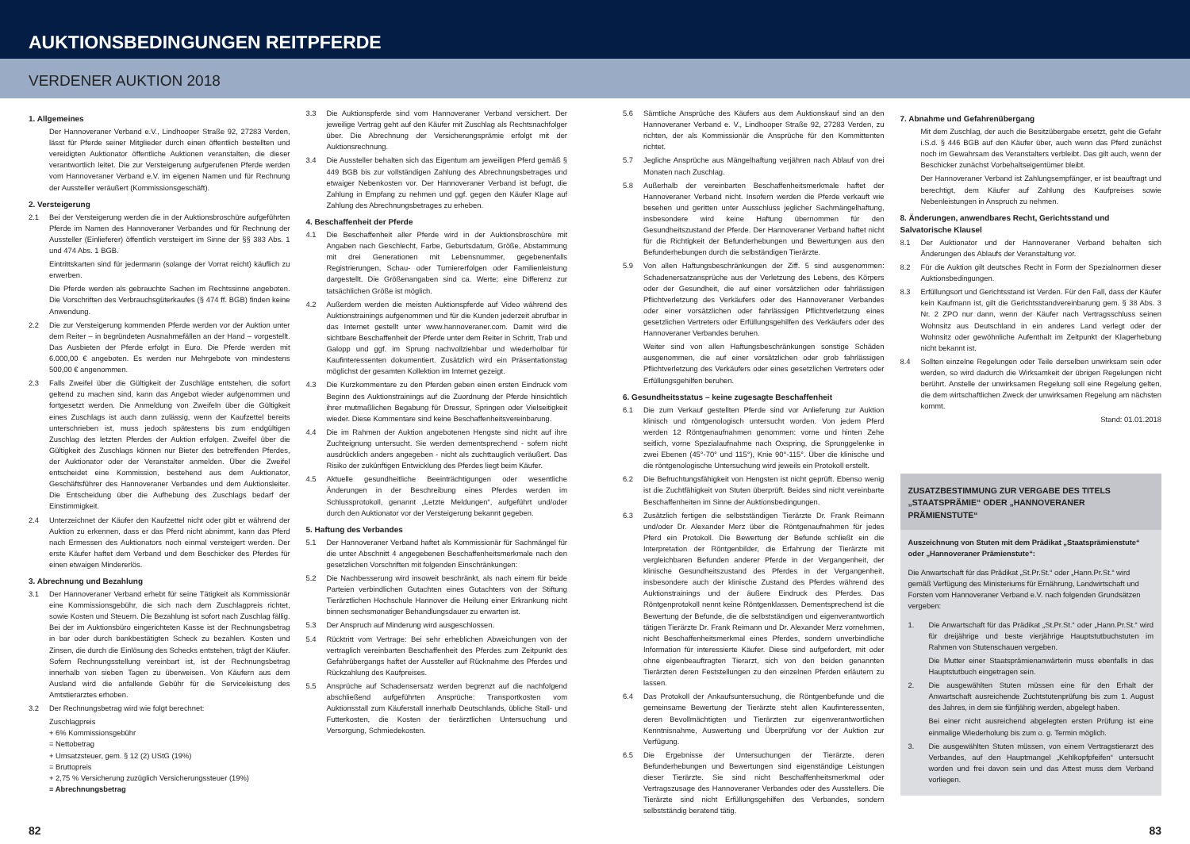AUKTIONSBEDINGUNGEN REITPFERDE
VERDENER AUKTION 2018
1. Allgemeines
Der Hannoveraner Verband e.V., Lindhooper Straße 92, 27283 Verden, lässt für Pferde seiner Mitglieder durch einen öffentlich bestellten und vereidigten Auktionator öffentliche Auktionen veranstalten, die dieser verantwortlich leitet. Die zur Versteigerung aufgerufenen Pferde werden vom Hannoveraner Verband e.V. im eigenen Namen und für Rechnung der Aussteller veräußert (Kommissionsgeschäft).
2. Versteigerung
2.1 Bei der Versteigerung werden die in der Auktionsbroschüre aufgeführten Pferde im Namen des Hannoveraner Verbandes und für Rechnung der Aussteller (Einlieferer) öffentlich versteigert im Sinne der §§ 383 Abs. 1 und 474 Abs. 1 BGB.
Eintrittskarten sind für jedermann (solange der Vorrat reicht) käuflich zu erwerben.
Die Pferde werden als gebrauchte Sachen im Rechtssinne angeboten. Die Vorschriften des Verbrauchsgüterkaufes (§ 474 ff. BGB) finden keine Anwendung.
2.2 Die zur Versteigerung kommenden Pferde werden vor der Auktion unter dem Reiter – in begründeten Ausnahmefällen an der Hand – vorgestellt. Das Ausbieten der Pferde erfolgt in Euro. Die Pferde werden mit 6.000,00 € angeboten. Es werden nur Mehrgebote von mindestens 500,00 € angenommen.
2.3 Falls Zweifel über die Gültigkeit der Zuschläge entstehen, die sofort geltend zu machen sind, kann das Angebot wieder aufgenommen und fortgesetzt werden. Die Anmeldung von Zweifeln über die Gültigkeit eines Zuschlags ist auch dann zulässig, wenn der Kaufzettel bereits unterschrieben ist, muss jedoch spätestens bis zum endgültigen Zuschlag des letzten Pferdes der Auktion erfolgen. Zweifel über die Gültigkeit des Zuschlags können nur Bieter des betreffenden Pferdes, der Auktionator oder der Veranstalter anmelden. Über die Zweifel entscheidet eine Kommission, bestehend aus dem Auktionator, Geschäftsführer des Hannoveraner Verbandes und dem Auktionsleiter. Die Entscheidung über die Aufhebung des Zuschlags bedarf der Einstimmigkeit.
2.4 Unterzeichnet der Käufer den Kaufzettel nicht oder gibt er während der Auktion zu erkennen, dass er das Pferd nicht abnimmt, kann das Pferd nach Ermessen des Auktionators noch einmal versteigert werden. Der erste Käufer haftet dem Verband und dem Beschicker des Pferdes für einen etwaigen Mindererlös.
3. Abrechnung und Bezahlung
3.1 Der Hannoveraner Verband erhebt für seine Tätigkeit als Kommissionär eine Kommissionsgebühr, die sich nach dem Zuschlagpreis richtet, sowie Kosten und Steuern. Die Bezahlung ist sofort nach Zuschlag fällig. Bei der im Auktionsbüro eingerichteten Kasse ist der Rechnungsbetrag in bar oder durch bankbestätigten Scheck zu bezahlen. Kosten und Zinsen, die durch die Einlösung des Schecks entstehen, trägt der Käufer. Sofern Rechnungsstellung vereinbart ist, ist der Rechnungsbetrag innerhalb von sieben Tagen zu überweisen. Von Käufern aus dem Ausland wird die anfallende Gebühr für die Serviceleistung des Amtstierarztes erhoben.
3.2 Der Rechnungsbetrag wird wie folgt berechnet:
Zuschlagpreis
+ 6% Kommissionsgebühr
= Nettobetrag
+ Umsatzsteuer, gem. § 12 (2) UStG (19%)
= Bruttopreis
+ 2,75 % Versicherung zuzüglich Versicherungssteuer (19%)
= Abrechnungsbetrag
3.3 Die Auktionspferde sind vom Hannoveraner Verband versichert. Der jeweilige Vertrag geht auf den Käufer mit Zuschlag als Rechtsnachfolger über. Die Abrechnung der Versicherungsprämie erfolgt mit der Auktionsrechnung.
3.4 Die Aussteller behalten sich das Eigentum am jeweiligen Pferd gemäß § 449 BGB bis zur vollständigen Zahlung des Abrechnungsbetrages und etwaiger Nebenkosten vor. Der Hannoveraner Verband ist befugt, die Zahlung in Empfang zu nehmen und ggf. gegen den Käufer Klage auf Zahlung des Abrechnungsbetrages zu erheben.
4. Beschaffenheit der Pferde
4.1 Die Beschaffenheit aller Pferde wird in der Auktionsbroschüre mit Angaben nach Geschlecht, Farbe, Geburtsdatum, Größe, Abstammung mit drei Generationen mit Lebensnummer, gegebenenfalls Registrierungen, Schau- oder Turniererfolgen oder Familienleistung dargestellt. Die Größenangaben sind ca. Werte; eine Differenz zur tatsächlichen Größe ist möglich.
4.2 Außerdem werden die meisten Auktionspferde auf Video während des Auktionstrainings aufgenommen und für die Kunden jederzeit abrufbar in das Internet gestellt unter www.hannoveraner.com. Damit wird die sichtbare Beschaffenheit der Pferde unter dem Reiter in Schritt, Trab und Galopp und ggf. im Sprung nachvollziehbar und wiederholbar für Kaufinteressenten dokumentiert. Zusätzlich wird ein Präsentationstag möglichst der gesamten Kollektion im Internet gezeigt.
4.3 Die Kurzkommentare zu den Pferden geben einen ersten Eindruck vom Beginn des Auktionstrainings auf die Zuordnung der Pferde hinsichtlich ihrer mutmaßlichen Begabung für Dressur, Springen oder Vielseitigkeit wieder. Diese Kommentare sind keine Beschaffenheitsvereinbarung.
4.4 Die im Rahmen der Auktion angebotenen Hengste sind nicht auf ihre Zuchteignung untersucht. Sie werden dementsprechend - sofern nicht ausdrücklich anders angegeben - nicht als zuchttauglich veräußert. Das Risiko der zukünftigen Entwicklung des Pferdes liegt beim Käufer.
4.5 Aktuelle gesundheitliche Beeinträchtigungen oder wesentliche Änderungen in der Beschreibung eines Pferdes werden im Schlussprotokoll, genannt „Letzte Meldungen“, aufgeführt und/oder durch den Auktionator vor der Versteigerung bekannt gegeben.
5. Haftung des Verbandes
5.1 Der Hannoveraner Verband haftet als Kommissionär für Sachmängel für die unter Abschnitt 4 angegebenen Beschaffenheitsmerkmale nach den gesetzlichen Vorschriften mit folgenden Einschränkungen:
5.2 Die Nachbesserung wird insoweit beschränkt, als nach einem für beide Parteien verbindlichen Gutachten eines Gutachters von der Stiftung Tierärztlichen Hochschule Hannover die Heilung einer Erkrankung nicht binnen sechsmonatiger Behandlungsdauer zu erwarten ist.
5.3 Der Anspruch auf Minderung wird ausgeschlossen.
5.4 Rücktritt vom Vertrage: Bei sehr erheblichen Abweichungen von der vertraglich vereinbarten Beschaffenheit des Pferdes zum Zeitpunkt des Gefahrübergangs haftet der Aussteller auf Rücknahme des Pferdes und Rückzahlung des Kaufpreises.
5.5 Ansprüche auf Schadensersatz werden begrenzt auf die nachfolgend abschließend aufgeführten Ansprüche: Transportkosten vom Auktionsstall zum Käuferstall innerhalb Deutschlands, übliche Stall- und Futterkosten, die Kosten der tierärztlichen Untersuchung und Versorgung, Schmiedekosten.
5.6 Sämtliche Ansprüche des Käufers aus dem Auktionskauf sind an den Hannoveraner Verband e. V., Lindhooper Straße 92, 27283 Verden, zu richten, der als Kommissionär die Ansprüche für den Kommittenten richtet.
5.7 Jegliche Ansprüche aus Mängelhaftung verjähren nach Ablauf von drei Monaten nach Zuschlag.
5.8 Außerhalb der vereinbarten Beschaffenheitsmerkmale haftet der Hannoveraner Verband nicht. Insofern werden die Pferde verkauft wie besehen und geritten unter Ausschluss jeglicher Sachmängelhaftung, insbesondere wird keine Haftung übernommen für den Gesundheitszustand der Pferde. Der Hannoveraner Verband haftet nicht für die Richtigkeit der Befunderhebungen und Bewertungen aus den Befunderhebungen durch die selbständigen Tierärzte.
5.9 Von allen Haftungsbeschränkungen der Ziff. 5 sind ausgenommen: Schadenersatzansprüche aus der Verletzung des Lebens, des Körpers oder der Gesundheit, die auf einer vorsätzlichen oder fahrlässigen Pflichtverletzung des Verkäufers oder des Hannoveraner Verbandes oder einer vorsätzlichen oder fahrlässigen Pflichtverletzung eines gesetzlichen Vertreters oder Erfüllungsgehilfen des Verkäufers oder des Hannoveraner Verbandes beruhen.
Weiter sind von allen Haftungsbeschränkungen sonstige Schäden ausgenommen, die auf einer vorsätzlichen oder grob fahrlässigen Pflichtverletzung des Verkäufers oder eines gesetzlichen Vertreters oder Erfüllungsgehilfen beruhen.
6. Gesundheitsstatus – keine zugesagte Beschaffenheit
6.1 Die zum Verkauf gestellten Pferde sind vor Anlieferung zur Auktion klinisch und röntgenologisch untersucht worden. Von jedem Pferd werden 12 Röntgenaufnahmen genommen: vorne und hinten Zehe seitlich, vorne Spezialaufnahme nach Oxspring, die Sprunggelenke in zwei Ebenen (45°-70° und 115°), Knie 90°-115°. Über die klinische und die röntgenologische Untersuchung wird jeweils ein Protokoll erstellt.
6.2 Die Befruchtungsfähigkeit von Hengsten ist nicht geprüft. Ebenso wenig ist die Zuchtfähigkeit von Stuten überprüft. Beides sind nicht vereinbarte Beschaffenheiten im Sinne der Auktionsbedingungen.
6.3 Zusätzlich fertigen die selbstständigen Tierärzte Dr. Frank Reimann und/oder Dr. Alexander Merz über die Röntgenaufnahmen für jedes Pferd ein Protokoll. Die Bewertung der Befunde schließt ein die Interpretation der Röntgenbilder, die Erfahrung der Tierärzte mit vergleichbaren Befunden anderer Pferde in der Vergangenheit, der klinische Gesundheitszustand des Pferdes in der Vergangenheit, insbesondere auch der klinische Zustand des Pferdes während des Auktionstrainings und der äußere Eindruck des Pferdes. Das Röntgenprotokoll nennt keine Röntgenklassen. Dementsprechend ist die Bewertung der Befunde, die die selbstständigen und eigenverantwortlich tätigen Tierärzte Dr. Frank Reimann und Dr. Alexander Merz vornehmen, nicht Beschaffenheitsmerkmal eines Pferdes, sondern unverbindliche Information für interessierte Käufer. Diese sind aufgefordert, mit oder ohne eigenbeauftragten Tierarzt, sich von den beiden genannten Tierärzten deren Feststellungen zu den einzelnen Pferden erläutern zu lassen.
6.4 Das Protokoll der Ankaufsuntersuchung, die Röntgenbefunde und die gemeinsame Bewertung der Tierärzte steht allen Kaufinteressenten, deren Bevollmächtigten und Tierärzten zur eigenverantwortlichen Kenntnisnahme, Auswertung und Überprüfung vor der Auktion zur Verfügung.
6.5 Die Ergebnisse der Untersuchungen der Tierärzte, deren Befunderhebungen und Bewertungen sind eigenständige Leistungen dieser Tierärzte. Sie sind nicht Beschaffenheitsmerkmal oder Vertragszusage des Hannoveraner Verbandes oder des Ausstellers. Die Tierärzte sind nicht Erfüllungsgehilfen des Verbandes, sondern selbstständig beratend tätig.
7. Abnahme und Gefahrenübergang
Mit dem Zuschlag, der auch die Besitzübergabe ersetzt, geht die Gefahr i.S.d. § 446 BGB auf den Käufer über, auch wenn das Pferd zunächst noch im Gewahrsam des Veranstalters verbleibt. Das gilt auch, wenn der Beschicker zunächst Vorbehaltseigentümer bleibt.
Der Hannoveraner Verband ist Zahlungsempfänger, er ist beauftragt und berechtigt, dem Käufer auf Zahlung des Kaufpreises sowie Nebenleistungen in Anspruch zu nehmen.
8. Änderungen, anwendbares Recht, Gerichtsstand und Salvatorische Klausel
8.1 Der Auktionator und der Hannoveraner Verband behalten sich Änderungen des Ablaufs der Veranstaltung vor.
8.2 Für die Auktion gilt deutsches Recht in Form der Spezialnormen dieser Auktionsbedingungen.
8.3 Erfüllungsort und Gerichtsstand ist Verden. Für den Fall, dass der Käufer kein Kaufmann ist, gilt die Gerichtsstandvereinbarung gem. § 38 Abs. 3 Nr. 2 ZPO nur dann, wenn der Käufer nach Vertragsschluss seinen Wohnsitz aus Deutschland in ein anderes Land verlegt oder der Wohnsitz oder gewöhnliche Aufenthalt im Zeitpunkt der Klagerhebung nicht bekannt ist.
8.4 Sollten einzelne Regelungen oder Teile derselben unwirksam sein oder werden, so wird dadurch die Wirksamkeit der übrigen Regelungen nicht berührt. Anstelle der unwirksamen Regelung soll eine Regelung gelten, die dem wirtschaftlichen Zweck der unwirksamen Regelung am nächsten kommt.
Stand: 01.01.2018
ZUSATZBESTIMMUNG ZUR VERGABE DES TITELS „STAATSPRÄMIE“ ODER „HANNOVERANER PRÄMIENSTUTE“
Auszeichnung von Stuten mit dem Prädikat „Staatsprämienstute“ oder „Hannoveraner Prämienstute“:
Die Anwartschaft für das Prädikat „St.Pr.St.“ oder „Hann.Pr.St.“ wird gemäß Verfügung des Ministeriums für Ernährung, Landwirtschaft und Forsten vom Hannoveraner Verband e.V. nach folgenden Grundsätzen vergeben:
1. Die Anwartschaft für das Prädikat „St.Pr.St.“ oder „Hann.Pr.St.“ wird für dreijährige und beste vierjährige Hauptstutbuchstuten im Rahmen von Stutenschauen vergeben.
Die Mutter einer Staatsprämienanwärterin muss ebenfalls in das Hauptstutbuch eingetragen sein.
2. Die ausgewählten Stuten müssen eine für den Erhalt der Anwartschaft ausreichende Zuchtstutenprüfung bis zum 1. August des Jahres, in dem sie fünfjährig werden, abgelegt haben.
Bei einer nicht ausreichend abgelegten ersten Prüfung ist eine einmalige Wiederholung bis zum o. g. Termin möglich.
3. Die ausgewählten Stuten müssen, von einem Vertragstierarzt des Verbandes, auf den Hauptmangel „Kehlkopfpfeifen“ untersucht worden und frei davon sein und das Attest muss dem Verband vorliegen.
82 83